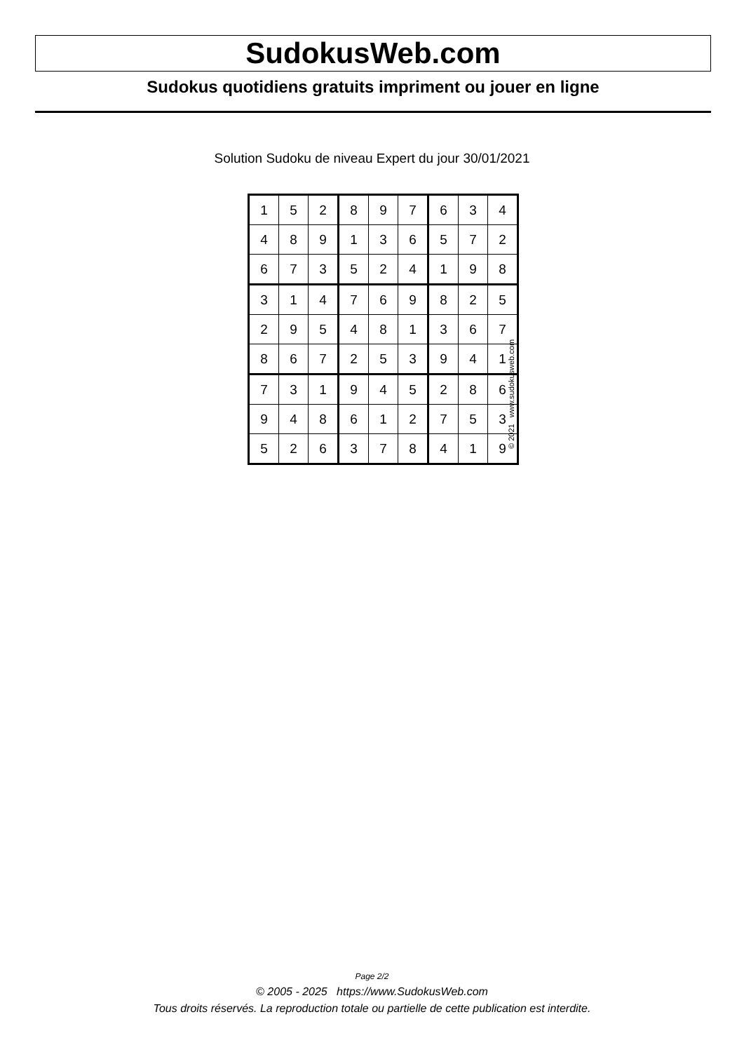SudokusWeb.com
Sudokus quotidiens gratuits impriment ou jouer en ligne
Solution Sudoku de niveau Expert du jour 30/01/2021
| 1 | 5 | 2 | 8 | 9 | 7 | 6 | 3 | 4 |
| 4 | 8 | 9 | 1 | 3 | 6 | 5 | 7 | 2 |
| 6 | 7 | 3 | 5 | 2 | 4 | 1 | 9 | 8 |
| 3 | 1 | 4 | 7 | 6 | 9 | 8 | 2 | 5 |
| 2 | 9 | 5 | 4 | 8 | 1 | 3 | 6 | 7 |
| 8 | 6 | 7 | 2 | 5 | 3 | 9 | 4 | 1 |
| 7 | 3 | 1 | 9 | 4 | 5 | 2 | 8 | 6 |
| 9 | 4 | 8 | 6 | 1 | 2 | 7 | 5 | 3 |
| 5 | 2 | 6 | 3 | 7 | 8 | 4 | 1 | 9 |
© 2021 www.sudokusweb.com
Page 2/2
© 2005 - 2025 https://www.SudokusWeb.com
Tous droits réservés. La reproduction totale ou partielle de cette publication est interdite.